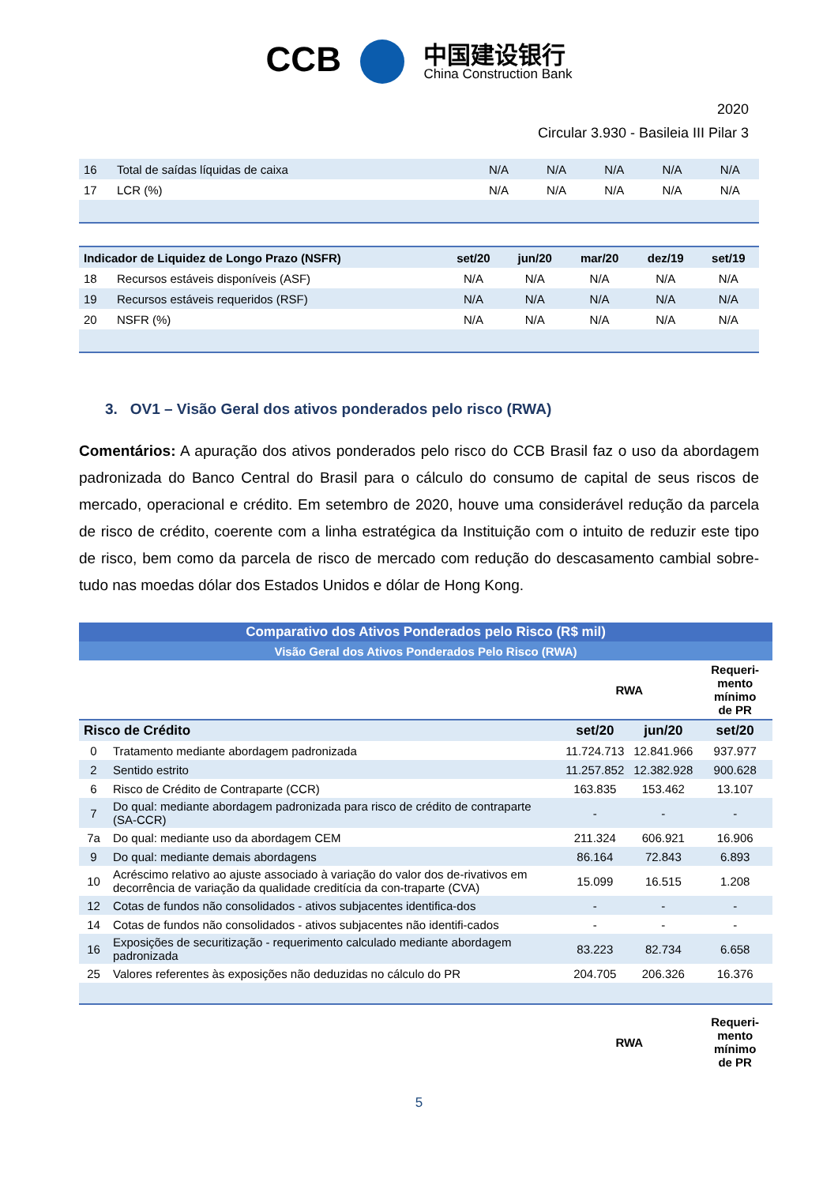CCB 中国建设银行 China Construction Bank
2020
Circular 3.930 - Basileia III Pilar 3
| 16 | Total de saídas líquidas de caixa | N/A | N/A | N/A | N/A | N/A |
| 17 | LCR (%) | N/A | N/A | N/A | N/A | N/A |
| Indicador de Liquidez de Longo Prazo (NSFR) | | set/20 | jun/20 | mar/20 | dez/19 | set/19 |
| --- | --- | --- | --- | --- | --- | --- |
| 18 | Recursos estáveis disponíveis (ASF) | N/A | N/A | N/A | N/A | N/A |
| 19 | Recursos estáveis requeridos (RSF) | N/A | N/A | N/A | N/A | N/A |
| 20 | NSFR (%) | N/A | N/A | N/A | N/A | N/A |
3. OV1 – Visão Geral dos ativos ponderados pelo risco (RWA)
Comentários: A apuração dos ativos ponderados pelo risco do CCB Brasil faz o uso da abordagem padronizada do Banco Central do Brasil para o cálculo do consumo de capital de seus riscos de mercado, operacional e crédito. Em setembro de 2020, houve uma considerável redução da parcela de risco de crédito, coerente com a linha estratégica da Instituição com o intuito de reduzir este tipo de risco, bem como da parcela de risco de mercado com redução do descasamento cambial sobre-tudo nas moedas dólar dos Estados Unidos e dólar de Hong Kong.
| Comparativo dos Ativos Ponderados pelo Risco (R$ mil) | | | | |
| Visão Geral dos Ativos Ponderados Pelo Risco (RWA) | | | | |
| | | RWA | | Requeri- mento mínimo de PR |
| Risco de Crédito | | set/20 | jun/20 | set/20 |
| 0 | Tratamento mediante abordagem padronizada | 11.724.713 | 12.841.966 | 937.977 |
| 2 | Sentido estrito | 11.257.852 | 12.382.928 | 900.628 |
| 6 | Risco de Crédito de Contraparte (CCR) | 163.835 | 153.462 | 13.107 |
| 7 | Do qual: mediante abordagem padronizada para risco de crédito de contraparte (SA-CCR) | - | - | - |
| 7a | Do qual: mediante uso da abordagem CEM | 211.324 | 606.921 | 16.906 |
| 9 | Do qual: mediante demais abordagens | 86.164 | 72.843 | 6.893 |
| 10 | Acréscimo relativo ao ajuste associado à variação do valor dos de-rivativos em decorrência de variação da qualidade creditícia da con-traparte (CVA) | 15.099 | 16.515 | 1.208 |
| 12 | Cotas de fundos não consolidados - ativos subjacentes identifica-dos | - | - | - |
| 14 | Cotas de fundos não consolidados - ativos subjacentes não identifi-cados | - | - | - |
| 16 | Exposições de securitização - requerimento calculado mediante abordagem padronizada | 83.223 | 82.734 | 6.658 |
| 25 | Valores referentes às exposições não deduzidas no cálculo do PR | 204.705 | 206.326 | 16.376 |
| | | RWA | | Requeri- mento mínimo de PR |
5